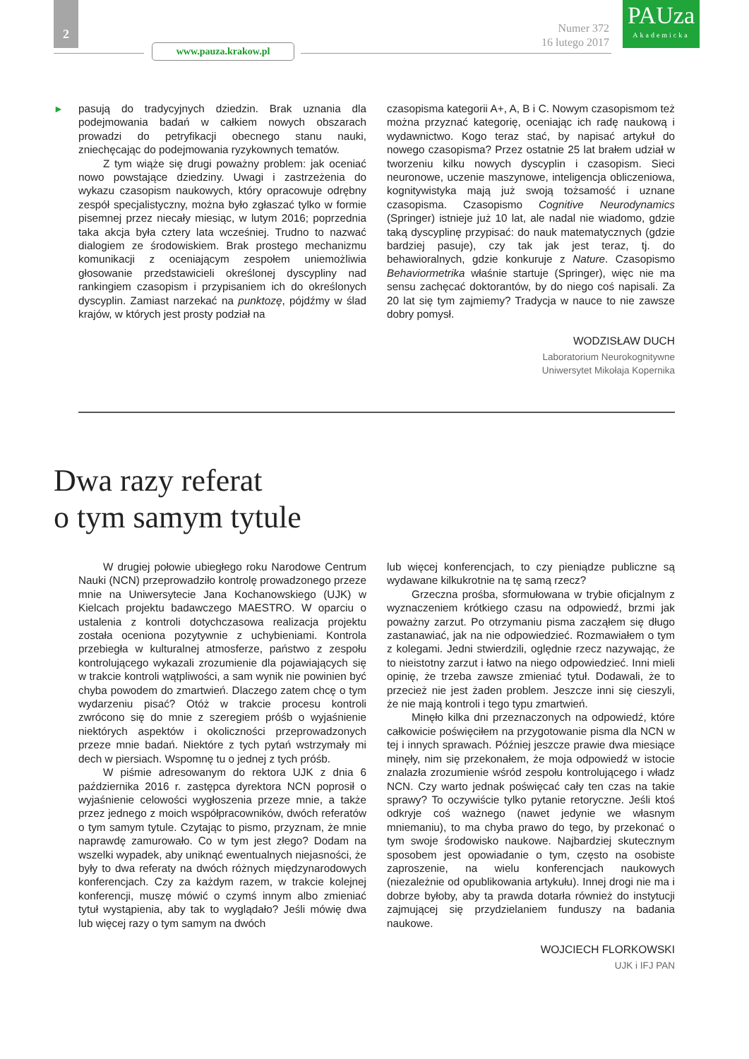2
www.pauza.krakow.pl
Numer 372
16 lutego 2017
PAUza
Akademicka
►
pasują do tradycyjnych dziedzin. Brak uznania dla podejmowania badań w całkiem nowych obszarach prowadzi do petryfikacji obecnego stanu nauki, zniechęcając do podejmowania ryzykownych tematów.
Z tym wiąże się drugi poważny problem: jak oceniać nowo powstające dziedziny. Uwagi i zastrzeżenia do wykazu czasopism naukowych, który opracowuje odrębny zespół specjalistyczny, można było zgłaszać tylko w formie pisemnej przez niecały miesiąc, w lutym 2016; poprzednia taka akcja była cztery lata wcześniej. Trudno to nazwać dialogiem ze środowiskiem. Brak prostego mechanizmu komunikacji z oceniającym zespołem uniemożliwia głosowanie przedstawicieli określonej dyscypliny nad rankingiem czasopism i przypisaniem ich do określonych dyscyplin. Zamiast narzekać na punktozę, pójdźmy w ślad krajów, w których jest prosty podział na
czasopisma kategorii A+, A, B i C. Nowym czasopismom też można przyznać kategorię, oceniając ich radę naukową i wydawnictwo. Kogo teraz stać, by napisać artykuł do nowego czasopisma? Przez ostatnie 25 lat brałem udział w tworzeniu kilku nowych dyscyplin i czasopism. Sieci neuronowe, uczenie maszynowe, inteligencja obliczeniowa, kognitywistyka mają już swoją tożsamość i uznane czasopisma. Czasopismo Cognitive Neurodynamics (Springer) istnieje już 10 lat, ale nadal nie wiadomo, gdzie taką dyscyplinę przypisać: do nauk matematycznych (gdzie bardziej pasuje), czy tak jak jest teraz, tj. do behawioralnych, gdzie konkuruje z Nature. Czasopismo Behaviormetrika właśnie startuje (Springer), więc nie ma sensu zachęcać doktorantów, by do niego coś napisali. Za 20 lat się tym zajmiemy? Tradycja w nauce to nie zawsze dobry pomysł.
WODZISŁAW DUCH
Laboratorium Neurokognitywne
Uniwersytet Mikołaja Kopernika
Dwa razy referat
o tym samym tytule
W drugiej połowie ubiegłego roku Narodowe Centrum Nauki (NCN) przeprowadziło kontrolę prowadzonego przeze mnie na Uniwersytecie Jana Kochanowskiego (UJK) w Kielcach projektu badawczego MAESTRO. W oparciu o ustalenia z kontroli dotychczasowa realizacja projektu została oceniona pozytywnie z uchybieniami. Kontrola przebiegła w kulturalnej atmosferze, państwo z zespołu kontrolującego wykazali zrozumienie dla pojawiających się w trakcie kontroli wątpliwości, a sam wynik nie powinien być chyba powodem do zmartwień. Dlaczego zatem chcę o tym wydarzeniu pisać? Otóż w trakcie procesu kontroli zwrócono się do mnie z szeregiem próśb o wyjaśnienie niektórych aspektów i okoliczności przeprowadzonych przeze mnie badań. Niektóre z tych pytań wstrzymały mi dech w piersiach. Wspomnę tu o jednej z tych próśb.
W piśmie adresowanym do rektora UJK z dnia 6 października 2016 r. zastępca dyrektora NCN poprosił o wyjaśnienie celowości wygłoszenia przeze mnie, a także przez jednego z moich współpracowników, dwóch referatów o tym samym tytule. Czytając to pismo, przyznam, że mnie naprawdę zamurowało. Co w tym jest złego? Dodam na wszelki wypadek, aby uniknąć ewentualnych niejasności, że były to dwa referaty na dwóch różnych międzynarodowych konferencjach. Czy za każdym razem, w trakcie kolejnej konferencji, muszę mówić o czymś innym albo zmieniać tytuł wystąpienia, aby tak to wyglądało? Jeśli mówię dwa lub więcej razy o tym samym na dwóch
lub więcej konferencjach, to czy pieniądze publiczne są wydawane kilkukrotnie na tę samą rzecz?
Grzeczna prośba, sformułowana w trybie oficjalnym z wyznaczeniem krótkiego czasu na odpowiedź, brzmi jak poważny zarzut. Po otrzymaniu pisma zacząłem się długo zastanawiać, jak na nie odpowiedzieć. Rozmawiałem o tym z kolegami. Jedni stwierdzili, oględnie rzecz nazywając, że to nieistotny zarzut i łatwo na niego odpowiedzieć. Inni mieli opinię, że trzeba zawsze zmieniać tytuł. Dodawali, że to przecież nie jest żaden problem. Jeszcze inni się cieszyli, że nie mają kontroli i tego typu zmartwień.
Minęło kilka dni przeznaczonych na odpowiedź, które całkowicie poświęciłem na przygotowanie pisma dla NCN w tej i innych sprawach. Później jeszcze prawie dwa miesiące minęły, nim się przekonałem, że moja odpowiedź w istocie znalazła zrozumienie wśród zespołu kontrolującego i władz NCN. Czy warto jednak poświęcać cały ten czas na takie sprawy? To oczywiście tylko pytanie retoryczne. Jeśli ktoś odkryje coś ważnego (nawet jedynie we własnym mniemaniu), to ma chyba prawo do tego, by przekonać o tym swoje środowisko naukowe. Najbardziej skutecznym sposobem jest opowiadanie o tym, często na osobiste zaproszenie, na wielu konferencjach naukowych (niezależnie od opublikowania artykułu). Innej drogi nie ma i dobrze byłoby, aby ta prawda dotarła również do instytucji zajmującej się przydzielaniem funduszy na badania naukowe.
WOJCIECH FLORKOWSKI
UJK i IFJ PAN